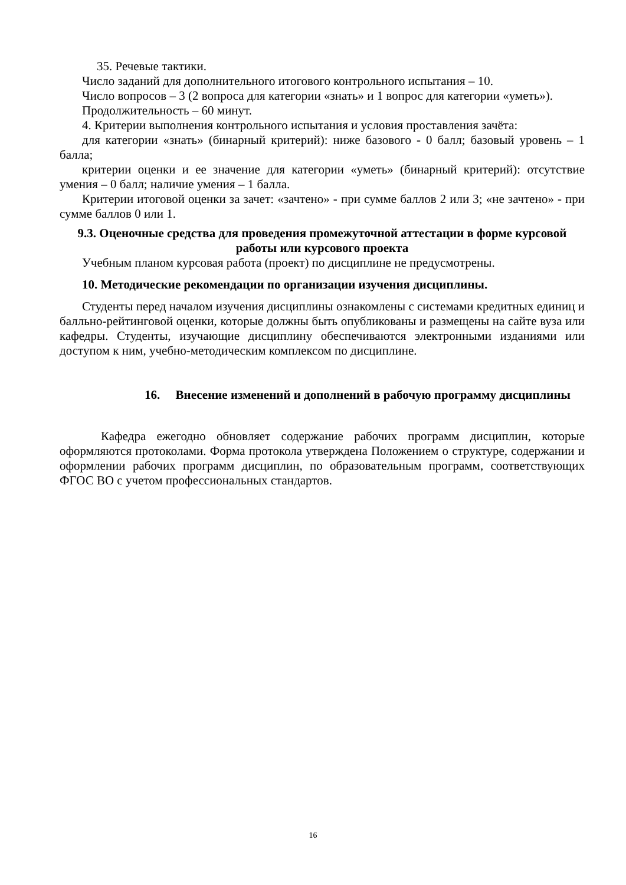35. Речевые тактики.
Число заданий для дополнительного итогового контрольного испытания – 10.
Число вопросов – 3 (2 вопроса для категории «знать» и 1 вопрос для категории «уметь»).
Продолжительность – 60 минут.
4. Критерии выполнения контрольного испытания и условия проставления зачёта:
для категории «знать» (бинарный критерий): ниже базового - 0 балл; базовый уровень – 1 балла;
критерии оценки и ее значение для категории «уметь» (бинарный критерий): отсутствие умения – 0 балл; наличие умения – 1 балла.
Критерии итоговой оценки за зачет: «зачтено» - при сумме баллов 2 или 3; «не зачтено» - при сумме баллов 0 или 1.
9.3. Оценочные средства для проведения промежуточной аттестации в форме курсовой работы или курсового проекта
Учебным планом курсовая работа (проект) по дисциплине не предусмотрены.
10. Методические рекомендации по организации изучения дисциплины.
Студенты перед началом изучения дисциплины ознакомлены с системами кредитных единиц и балльно-рейтинговой оценки, которые должны быть опубликованы и размещены на сайте вуза или кафедры. Студенты, изучающие дисциплину обеспечиваются электронными изданиями или доступом к ним, учебно-методическим комплексом по дисциплине.
16. Внесение изменений и дополнений в рабочую программу дисциплины
Кафедра ежегодно обновляет содержание рабочих программ дисциплин, которые оформляются протоколами. Форма протокола утверждена Положением о структуре, содержании и оформлении рабочих программ дисциплин, по образовательным программ, соответствующих ФГОС ВО с учетом профессиональных стандартов.
16